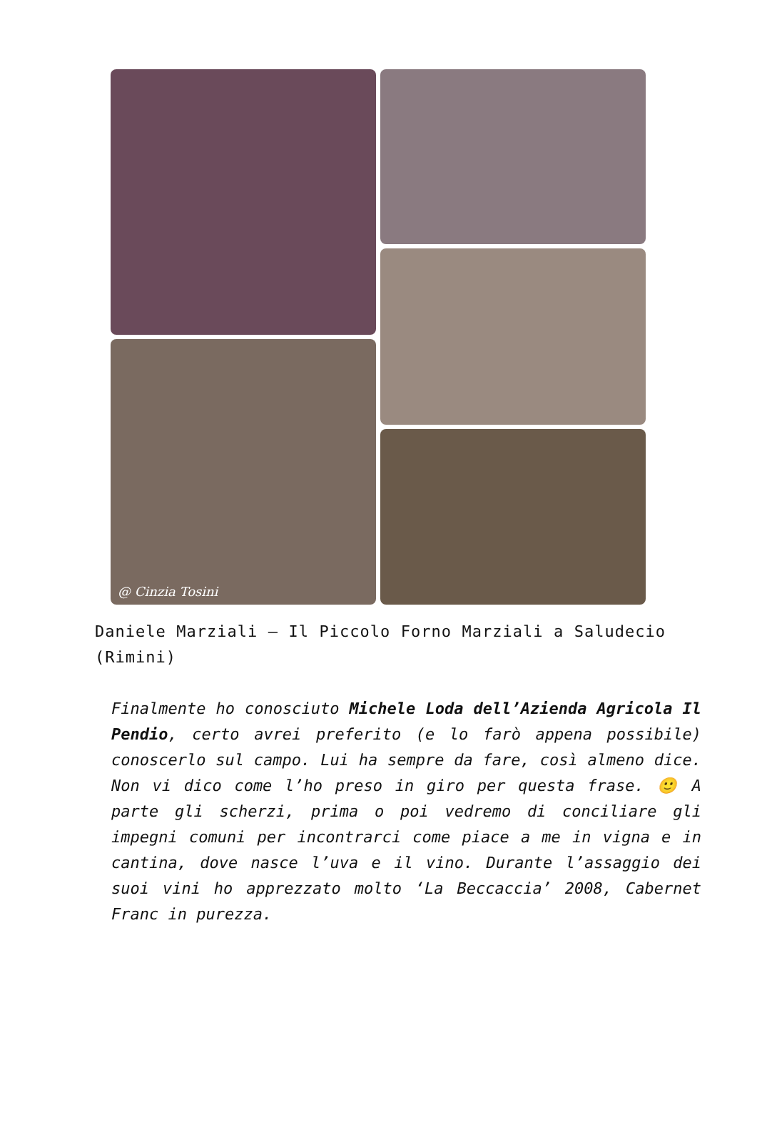@ Cinzia Tosini
Daniele Marziali – Il Piccolo Forno Marziali a Saludecio (Rimini)
Finalmente ho conosciuto Michele Loda dell’Azienda Agricola Il Pendio, certo avrei preferito (e lo farò appena possibile) conoscerlo sul campo. Lui ha sempre da fare, così almeno dice. Non vi dico come l’ho preso in giro per questa frase. 🙂 A parte gli scherzi, prima o poi vedremo di conciliare gli impegni comuni per incontrarci come piace a me in vigna e in cantina, dove nasce l’uva e il vino. Durante l’assaggio dei suoi vini ho apprezzato molto ‘La Beccaccia’ 2008, Cabernet Franc in purezza.